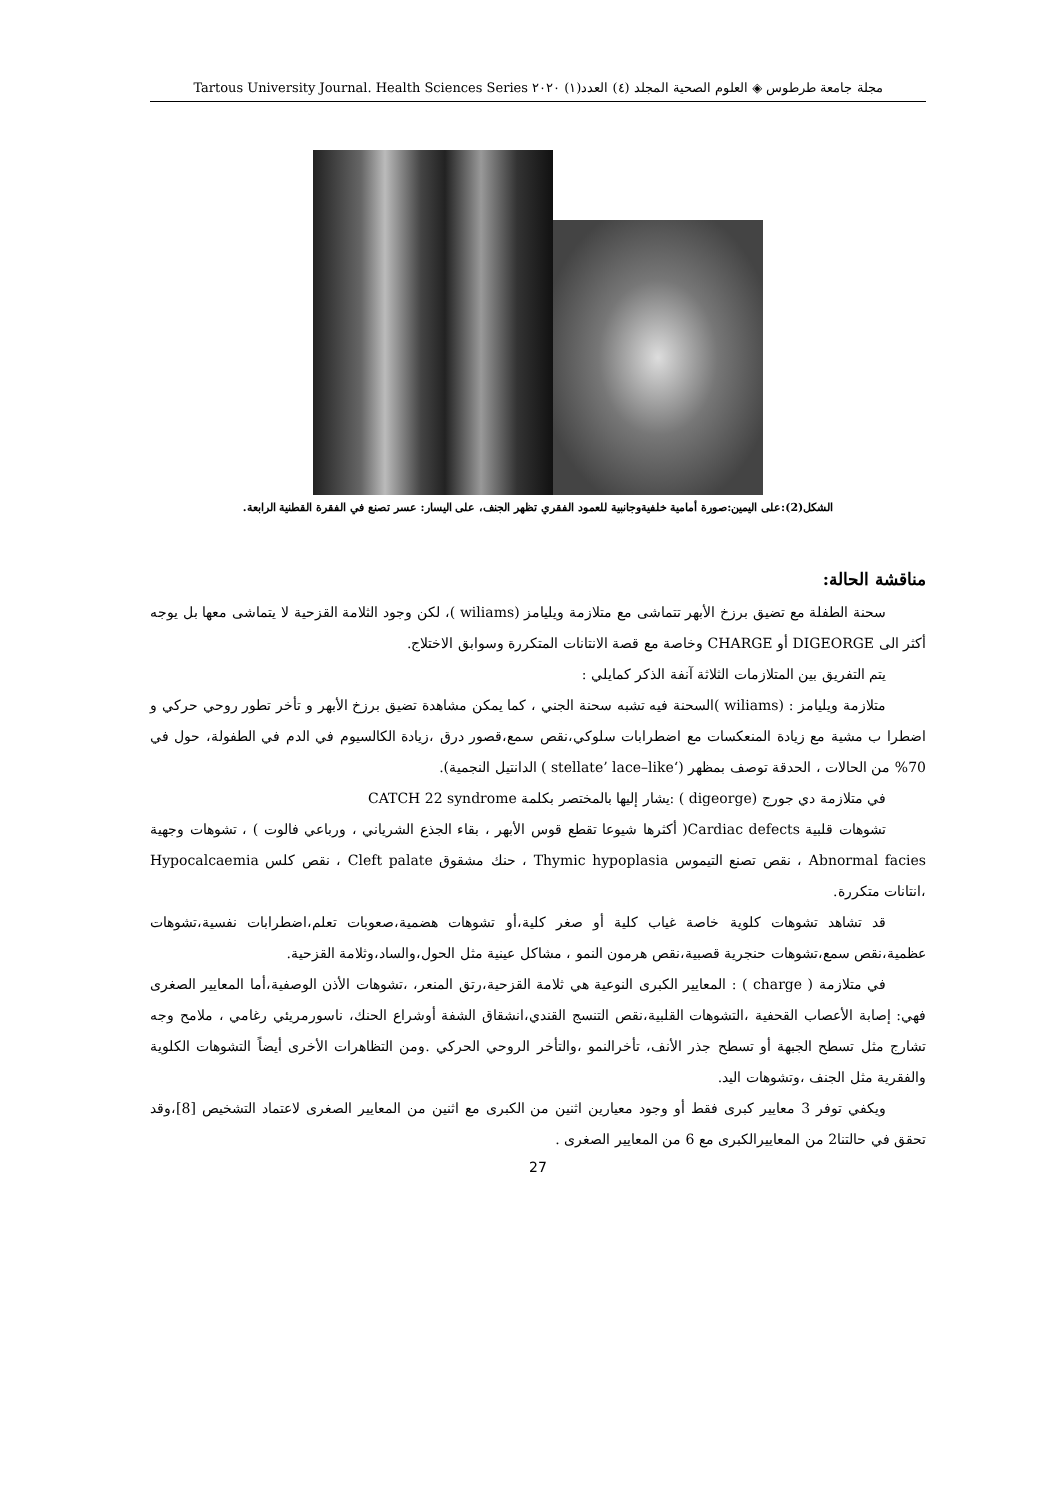مجلة جامعة طرطوس ◈ العلوم الصحية المجلد (٤) العدد(١) ٢٠٢٠ Tartous University Journal. Health Sciences Series
الشكل(2):على اليمين:صورة أمامية خلفيةوجانبية للعمود الفقري تظهر الجنف، على اليسار: عسر تصنع في الفقرة القطنية الرابعة.
مناقشة الحالة:
سحنة الطفلة مع تضيق برزخ الأبهر تتماشى مع متلازمة ويليامز (wiliams )، لكن وجود الثلامة القزحية لا يتماشى معها بل يوجه أكثر الى DIGEORGE أو CHARGE وخاصة مع قصة الانتانات المتكررة وسوابق الاختلاج.
يتم التفريق بين المتلازمات الثلاثة آنفة الذكر كمايلي :
متلازمة ويليامز : (wiliams )السحنة فيه تشبه سحنة الجني ، كما يمكن مشاهدة تضيق برزخ الأبهر و تأخر تطور روحي حركي و اضطرا ب مشية مع زيادة المنعكسات مع اضطرابات سلوكي،نقص سمع،قصور درق ،زيادة الكالسيوم في الدم في الطفولة، حول في 70% من الحالات ، الحدقة توصف بمظهر (‘stellate’ lace–like ) الدانتيل النجمية).
في متلازمة دي جورج (digeorge ) :يشار إليها بالمختصر بكلمة CATCH 22 syndrome
تشوهات قلبية Cardiac defects( أكثرها شيوعا تقطع قوس الأبهر ، بقاء الجذع الشرياني ، ورباعي فالوت ) ، تشوهات وجهية Abnormal facies ، نقص تصنع التيموس Thymic hypoplasia ، حنك مشقوق Cleft palate ، نقص كلس Hypocalcaemia ،انتانات متكررة.
قد تشاهد تشوهات كلوية خاصة غياب كلية أو صغر كلية،أو تشوهات هضمية،صعوبات تعلم،اضطرابات نفسية،تشوهات عظمية،نقص سمع،تشوهات حنجرية قصبية،نقص هرمون النمو ، مشاكل عينية مثل الحول،والساد،وثلامة القزحية.
في متلازمة ( charge ) : المعايير الكبرى النوعية هي ثلامة القزحية،رتق المنعر، ،تشوهات الأذن الوصفية،أما المعايير الصغرى فهي: إصابة الأعصاب القحفية ،التشوهات القلبية،نقص التنسج القندي،انشقاق الشفة أوشراع الحنك، ناسورمريئي رغامي ، ملامح وجه تشارج مثل تسطح الجبهة أو تسطح جذر الأنف، تأخرالنمو ،والتأخر الروحي الحركي .ومن التظاهرات الأخرى أيضاً التشوهات الكلوية والفقرية مثل الجنف ،وتشوهات اليد.
ويكفي توفر 3 معايير كبرى فقط أو وجود معيارين اثنين من الكبرى مع اثنين من المعايير الصغرى لاعتماد التشخيص [8]،وقد تحقق في حالتنا2 من المعاييرالكبرى مع 6 من المعايير الصغرى .
27